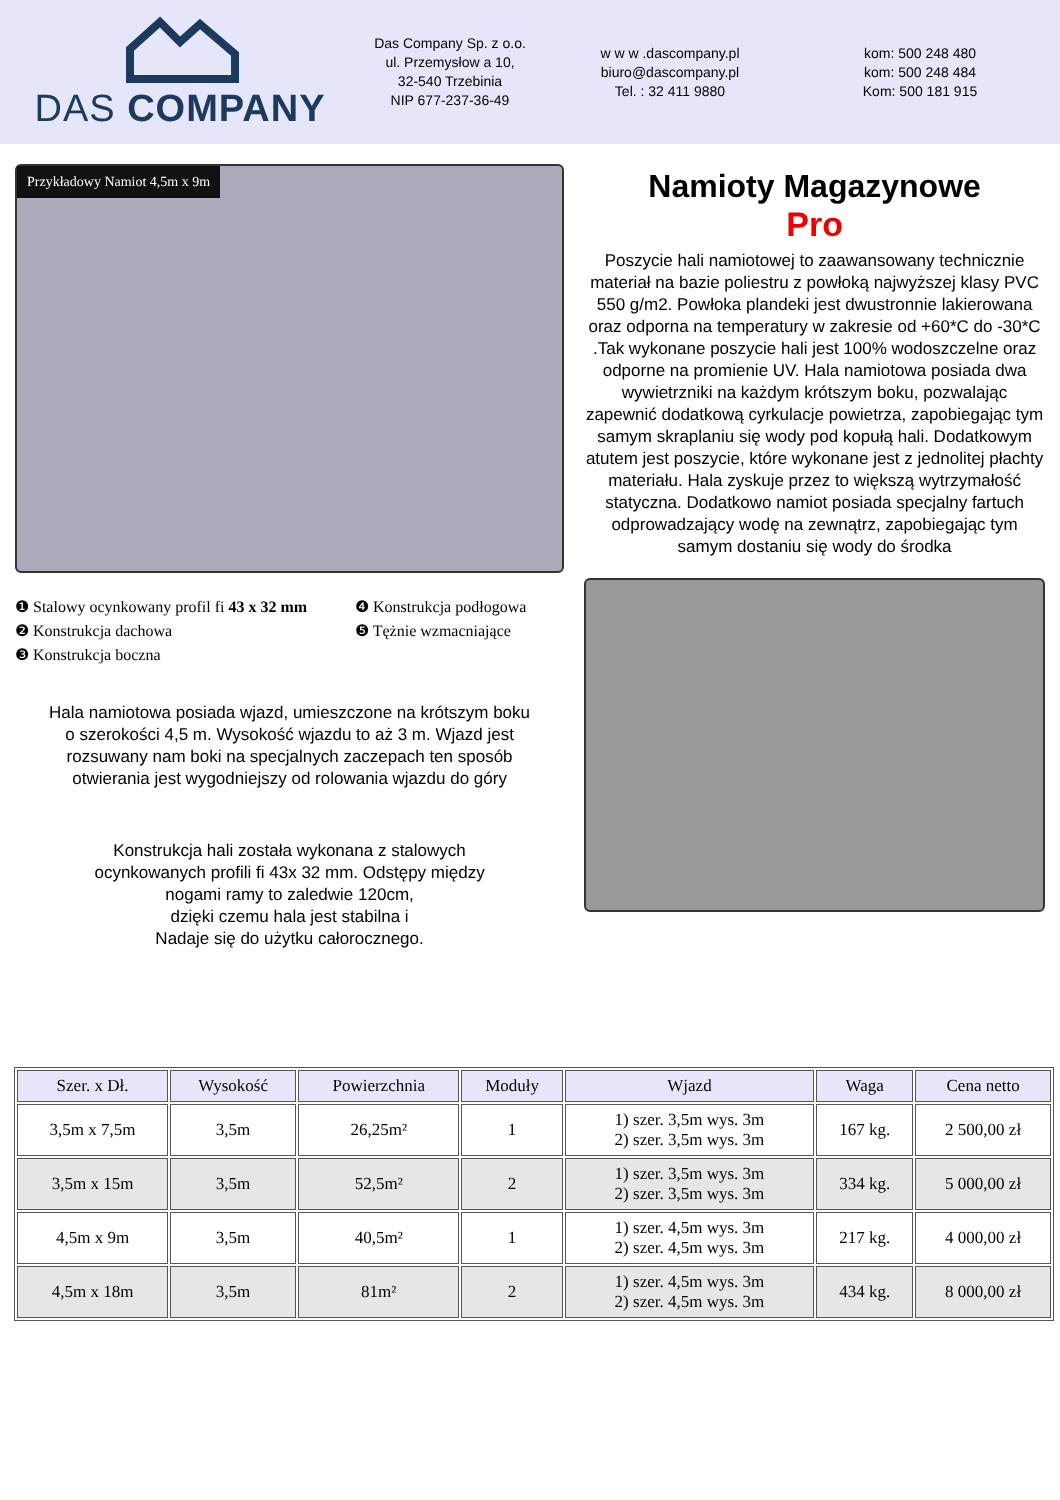DAS COMPANY
Das Company Sp. z o.o.
ul. Przemysłow a 10,
32-540 Trzebinia
NIP 677-237-36-49
w w w .dascompany.pl
biuro@dascompany.pl
Tel. : 32 411 9880
kom: 500 248 480
kom: 500 248 484
Kom: 500 181 915
Przykładowy Namiot 4,5m x 9m
❶ Stalowy ocynkowany profil fi 43 x 32 mm
❷ Konstrukcja dachowa
❸ Konstrukcja boczna
❹ Konstrukcja podłogowa
❺ Tężnie wzmacniające
Hala namiotowa posiada wjazd, umieszczone na krótszym boku
o szerokości 4,5 m. Wysokość wjazdu to aż 3 m. Wjazd jest
rozsuwany nam boki na specjalnych zaczepach ten sposób
otwierania jest wygodniejszy od rolowania wjazdu do góry
Konstrukcja hali została wykonana z stalowych
ocynkowanych profili fi 43x 32 mm. Odstępy między
nogami ramy to zaledwie 120cm,
dzięki czemu hala jest stabilna i
Nadaje się do użytku całorocznego.
Namioty Magazynowe
Pro
Poszycie hali namiotowej to zaawansowany technicznie materiał na bazie poliestru z powłoką najwyższej klasy PVC 550 g/m2. Powłoka plandeki jest dwustronnie lakierowana oraz odporna na temperatury w zakresie od +60*C do -30*C .Tak wykonane poszycie hali jest 100% wodoszczelne oraz odporne na promienie UV. Hala namiotowa posiada dwa wywietrzniki na każdym krótszym boku, pozwalając zapewnić dodatkową cyrkulacje powietrza, zapobiegając tym samym skraplaniu się wody pod kopułą hali. Dodatkowym atutem jest poszycie, które wykonane jest z jednolitej płachty materiału. Hala zyskuje przez to większą wytrzymałość statyczna. Dodatkowo namiot posiada specjalny fartuch odprowadzający wodę na zewnątrz, zapobiegając tym samym dostaniu się wody do środka
| Szer. x Dł. | Wysokość | Powierzchnia | Moduły | Wjazd | Waga | Cena netto |
| --- | --- | --- | --- | --- | --- | --- |
| 3,5m x 7,5m | 3,5m | 26,25m² | 1 | 1) szer. 3,5m wys. 3m 2) szer. 3,5m wys. 3m | 167 kg. | 2 500,00 zł |
| 3,5m x 15m | 3,5m | 52,5m² | 2 | 1) szer. 3,5m wys. 3m 2) szer. 3,5m wys. 3m | 334 kg. | 5 000,00 zł |
| 4,5m x 9m | 3,5m | 40,5m² | 1 | 1) szer. 4,5m wys. 3m 2) szer. 4,5m wys. 3m | 217 kg. | 4 000,00 zł |
| 4,5m x 18m | 3,5m | 81m² | 2 | 1) szer. 4,5m wys. 3m 2) szer. 4,5m wys. 3m | 434 kg. | 8 000,00 zł |